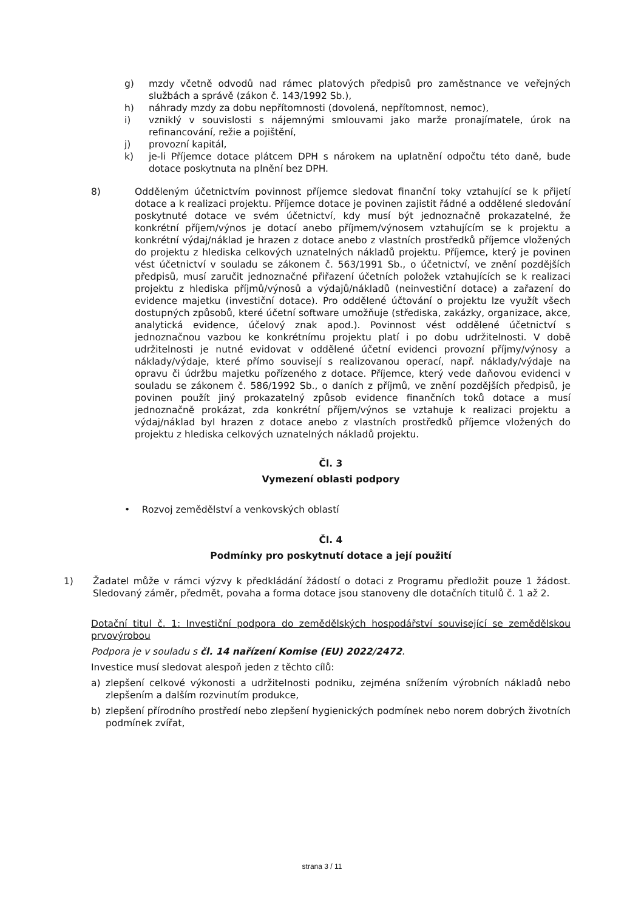g) mzdy včetně odvodů nad rámec platových předpisů pro zaměstnance ve veřejných službách a správě (zákon č. 143/1992 Sb.),
h) náhrady mzdy za dobu nepřítomnosti (dovolená, nepřítomnost, nemoc),
i) vzniklý v souvislosti s nájemnými smlouvami jako marže pronajímatele, úrok na refinancování, režie a pojištění,
j) provozní kapitál,
k) je-li Příjemce dotace plátcem DPH s nárokem na uplatnění odpočtu této daně, bude dotace poskytnuta na plnění bez DPH.
8) Odděleným účetnictvím povinnost příjemce sledovat finanční toky vztahující se k přijetí dotace a k realizaci projektu. Příjemce dotace je povinen zajistit řádné a oddělené sledování poskytnuté dotace ve svém účetnictví, kdy musí být jednoznačně prokazatelné, že konkrétní příjem/výnos je dotací anebo příjmem/výnosem vztahujícím se k projektu a konkrétní výdaj/náklad je hrazen z dotace anebo z vlastních prostředků příjemce vložených do projektu z hlediska celkových uznatelných nákladů projektu. Příjemce, který je povinen vést účetnictví v souladu se zákonem č. 563/1991 Sb., o účetnictví, ve znění pozdějších předpisů, musí zaručit jednoznačné přiřazení účetních položek vztahujících se k realizaci projektu z hlediska příjmů/výnosů a výdajů/nákladů (neinvestiční dotace) a zařazení do evidence majetku (investiční dotace). Pro oddělené účtování o projektu lze využít všech dostupných způsobů, které účetní software umožňuje (střediska, zakázky, organizace, akce, analytická evidence, účelový znak apod.). Povinnost vést oddělené účetnictví s jednoznačnou vazbou ke konkrétnímu projektu platí i po dobu udržitelnosti. V době udržitelnosti je nutné evidovat v oddělené účetní evidenci provozní příjmy/výnosy a náklady/výdaje, které přímo souvisejí s realizovanou operací, např. náklady/výdaje na opravu či údržbu majetku pořízeného z dotace. Příjemce, který vede daňovou evidenci v souladu se zákonem č. 586/1992 Sb., o daních z příjmů, ve znění pozdějších předpisů, je povinen použít jiný prokazatelný způsob evidence finančních toků dotace a musí jednoznačně prokázat, zda konkrétní příjem/výnos se vztahuje k realizaci projektu a výdaj/náklad byl hrazen z dotace anebo z vlastních prostředků příjemce vložených do projektu z hlediska celkových uznatelných nákladů projektu.
Čl. 3
Vymezení oblasti podpory
• Rozvoj zemědělství a venkovských oblastí
Čl. 4
Podmínky pro poskytnutí dotace a její použití
1) Žadatel může v rámci výzvy k předkládání žádostí o dotaci z Programu předložit pouze 1 žádost. Sledovaný záměr, předmět, povaha a forma dotace jsou stanoveny dle dotačních titulů č. 1 až 2.
Dotační titul č. 1: Investiční podpora do zemědělských hospodářství související se zemědělskou prvovýrobou
Podpora je v souladu s čl. 14 nařízení Komise (EU) 2022/2472.
Investice musí sledovat alespoň jeden z těchto cílů:
a) zlepšení celkové výkonosti a udržitelnosti podniku, zejména snížením výrobních nákladů nebo zlepšením a dalším rozvinutím produkce,
b) zlepšení přírodního prostředí nebo zlepšení hygienických podmínek nebo norem dobrých životních podmínek zvířat,
strana 3 / 11